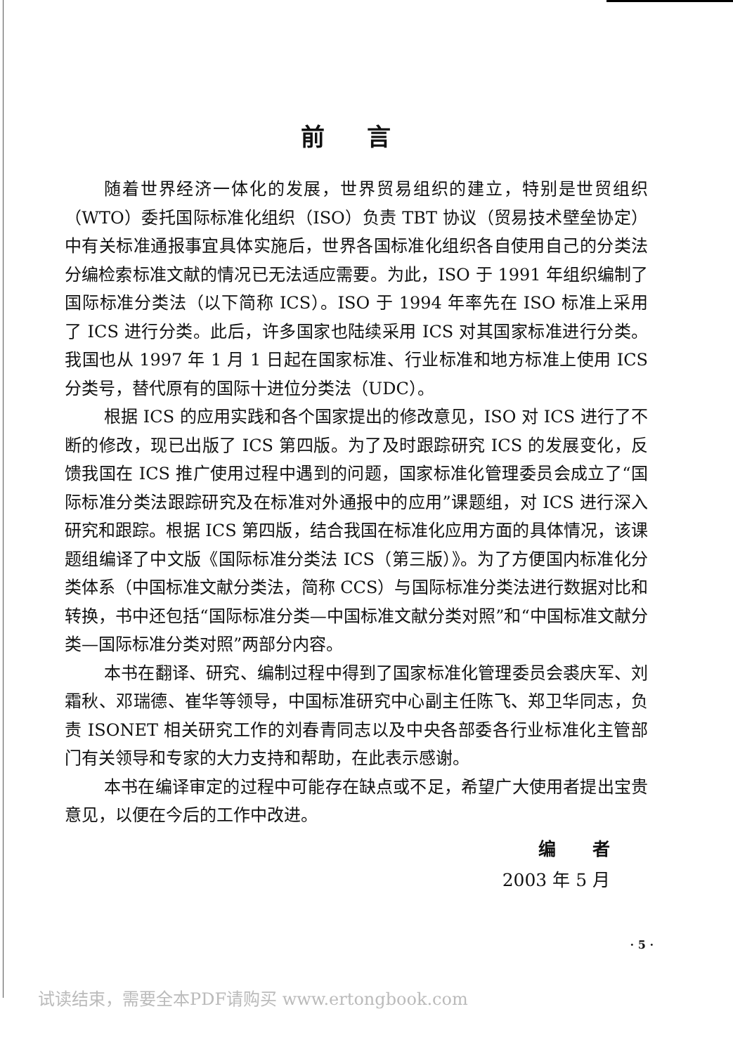前言
随着世界经济一体化的发展，世界贸易组织的建立，特别是世贸组织（WTO）委托国际标准化组织（ISO）负责 TBT 协议（贸易技术壁垒协定）中有关标准通报事宜具体实施后，世界各国标准化组织各自使用自己的分类法分编检索标准文献的情况已无法适应需要。为此，ISO 于 1991 年组织编制了国际标准分类法（以下简称 ICS）。ISO 于 1994 年率先在 ISO 标准上采用了 ICS 进行分类。此后，许多国家也陆续采用 ICS 对其国家标准进行分类。我国也从 1997 年 1 月 1 日起在国家标准、行业标准和地方标准上使用 ICS 分类号，替代原有的国际十进位分类法（UDC）。
根据 ICS 的应用实践和各个国家提出的修改意见，ISO 对 ICS 进行了不断的修改，现已出版了 ICS 第四版。为了及时跟踪研究 ICS 的发展变化，反馈我国在 ICS 推广使用过程中遇到的问题，国家标准化管理委员会成立了“国际标准分类法跟踪研究及在标准对外通报中的应用”课题组，对 ICS 进行深入研究和跟踪。根据 ICS 第四版，结合我国在标准化应用方面的具体情况，该课题组编译了中文版《国际标准分类法 ICS（第三版）》。为了方便国内标准化分类体系（中国标准文献分类法，简称 CCS）与国际标准分类法进行数据对比和转换，书中还包括“国际标准分类—中国标准文献分类对照”和“中国标准文献分类—国际标准分类对照”两部分内容。
本书在翻译、研究、编制过程中得到了国家标准化管理委员会裘庆军、刘霜秋、邓瑞德、崔华等领导，中国标准研究中心副主任陈飞、郑卫华同志，负责 ISONET 相关研究工作的刘春青同志以及中央各部委各行业标准化主管部门有关领导和专家的大力支持和帮助，在此表示感谢。
本书在编译审定的过程中可能存在缺点或不足，希望广大使用者提出宝贵意见，以便在今后的工作中改进。
编 者
2003 年 5 月
· 5 ·
试读结束，需要全本PDF请购买 www.ertongbook.com